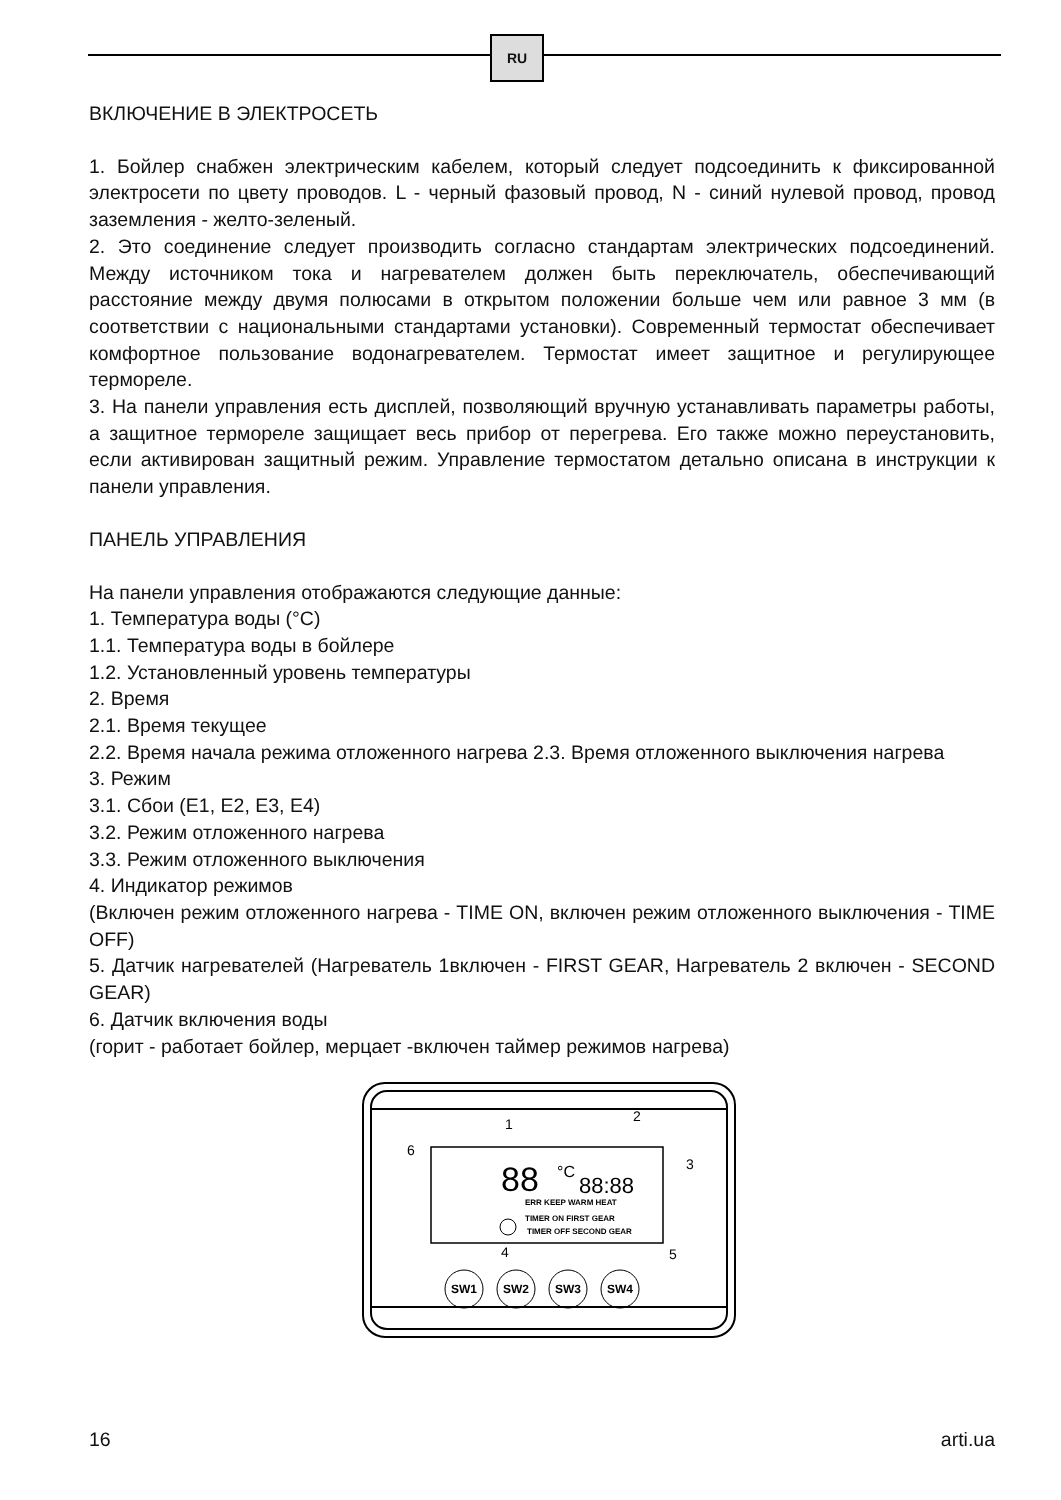RU
ВКЛЮЧЕНИЕ В ЭЛЕКТРОСЕТЬ
1. Бойлер снабжен электрическим кабелем, который следует подсоединить к фиксированной электросети по цвету проводов. L - черный фазовый провод, N - синий нулевой провод, провод заземления - желто-зеленый.
2. Это соединение следует производить согласно стандартам электрических подсоединений. Между источником тока и нагревателем должен быть переключатель, обеспечивающий расстояние между двумя полюсами в открытом положении больше чем или равное 3 мм (в соответствии с национальными стандартами установки). Современный термостат обеспечивает комфортное пользование водонагревателем. Термостат имеет защитное и регулирующее термореле.
3. На панели управления есть дисплей, позволяющий вручную устанавливать параметры работы, а защитное термореле защищает весь прибор от перегрева. Его также можно переустановить, если активирован защитный режим. Управление термостатом детально описана в инструкции к панели управления.
ПАНЕЛЬ УПРАВЛЕНИЯ
На панели управления отображаются следующие данные:
1. Температура воды (°C)
1.1. Температура воды в бойлере
1.2. Установленный уровень температуры
2. Время
2.1. Время текущее
2.2. Время начала режима отложенного нагрева 2.3. Время отложенного выключения нагрева
3. Режим
3.1. Сбои (E1, E2, E3, E4)
3.2. Режим отложенного нагрева
3.3. Режим отложенного выключения
4. Индикатор режимов
(Включен режим отложенного нагрева - TIME ON, включен режим отложенного выключения - TIME OFF)
5. Датчик нагревателей (Нагреватель 1включен - FIRST GEAR, Нагреватель 2 включен - SECOND GEAR)
6. Датчик включения воды
(горит - работает бойлер, мерцает -включен таймер режимов нагрева)
88
°C
88:88
ERR KEEP WARM HEAT
TIMER ON FIRST GEAR
TIMER OFF SECOND GEAR
1
2
3
4
5
6
SW1
SW2
SW3
SW4
16 arti.ua